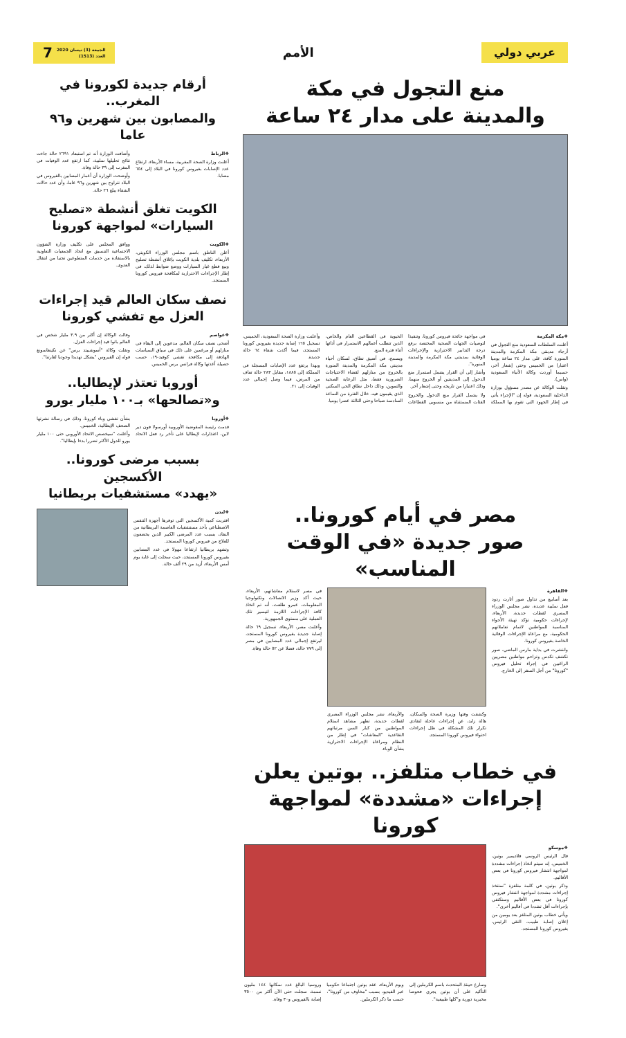عربي دولي
الأمم
الجمعة (3) نيسان 2020
العدد (1513) 7
منع التجول في مكة
والمدينة على مدار ٢٤ ساعة
❖مكة المكرمة
أعلنت السلطات السعودية منع التجول في أرجاء مدينتي مكة المكرمة والمدينة المنورة كافة، على مدار ٢٤ ساعة يوميا اعتبارا من الخميس وحتى إشعار آخر، حسبما أوردت وكالة الأنباء السعودية (واس).
ونقلت الوكالة عن مصدر مسؤول بوزارة الداخلية السعودية، قوله إن "الإجراء يأتي في إطار الجهود التي تقوم بها المملكة في مواجهة جائحة فيروس كورونا، وتنفيذا لتوصيات الجهات الصحية المختصة برفع درجة التدابير الاحترازية والإجراءات الوقائية بمدينتي مكة المكرمة والمدينة المنورة".
وأشار إلى أن القرار يشمل استمرار منع الدخول إلى المدينتين أو الخروج منهما، وذلك اعتبارا من تاريخه وحتى إشعار آخر.
ولا يشمل القرار منع الدخول والخروج الفئات المستثناة من منسوبي القطاعات الحيوية في القطاعين العام والخاص، الذين تتطلب أعمالهم الاستمرار في أدائها أثناء فترة المنع.
ويسمح، في أضيق نطاق، لسكان أحياء مدينتي مكة المكرمة والمدينة المنورة بالخروج من منازلهم لقضاء الاحتياجات الضرورية فقط، مثل الرعاية الصحية والتموين، وذلك داخل نطاق الحي السكني الذي يقيمون فيه، خلال الفترة من الساعة السادسة صباحا وحتى الثالثة عصرا يوميا.
وأعلنت وزارة الصحة السعودية، الخميس، تسجيل ١٦٥ إصابة جديدة بفيروس كورونا المستجد، فيما أكدت شفاء ٦٤ حالة جديدة.
وبهذا يرتفع عدد الإصابات المسجلة في المملكة إلى ١٨٨٥، مقابل ٢٨٣ حالة تعاف من المرض، فيما وصل إجمالي عدد الوفيات إلى ٢١.
مصر في أيام كورونا..
صور جديدة «في الوقت المناسب»
❖القاهرة
بعد أسابيع من تداول صور أثارت ردود فعل سلبية عديدة، نشر مجلس الوزراء المصري لقطات جديدة، الأربعاء، لإجراءات حكومية تؤكد تهيئة الأجواء المناسبة للمواطنين لاتمام تعاملاتهم الحكومية، مع مراعاة الإجراءات الوقائية الخاصة بفيروس كورونا.
وانتشرت في بداية مارس الماضي، صور تكشف تكدس وتزاحم مواطنين مصريين الراغبين في إجراء تحليل فيروس "كورونا" من أجل السفر إلى الخارج.
وكشفت وقتها وزيرة الصحة والسكان، هالة زايد، عن إجراءات عاجلة لتفادي تكرار تلك المشكلة في ظل إجراءات احتواء فيروس كورونا المستجد.
والأربعاء، نشر مجلس الوزراء المصري لقطات جديدة، تظهر مشاهد استلام المواطنين من كبار السن مرتباتهم التقاعدية "المعاشات" في إطار من النظام ومراعاة الإجراءات الاحترازية بشأن الوباء.
في مصر لاستلام معاشاتهم، الأربعاء، حيث أكد وزير الاتصالات وتكنولوجيا المعلومات، عمرو طلعت، أنه تم اتخاذ كافة الإجراءات اللازمة لتيسير تلك العملية على مستوى الجمهورية.
وأعلنت مصر، الأربعاء، تسجيل ٦٩ حالة إصابة جديدة بفيروس كورونا المستجد، ليرتفع إجمالي عدد المصابين في مصر إلى ٧٧٩ حالة، فضلا عن ٥٢ حالة وفاة.
في خطاب متلفز.. بوتين يعلن
إجراءات «مشددة» لمواجهة كورونا
❖موسكو
قال الرئيس الروسي فلاديمير بوتين، الخميس، إنه سيتم اتخاذ إجراءات مشددة لمواجهة انتشار فيروس كورونا في بعض الأقاليم.
وذكر بوتين، في كلمة متلفزة "ستتخذ إجراءات مشددة لمواجهة انتشار فيروس كورونا في بعض الأقاليم وستكتفي بإجراءات أقل تشددا في أقاليم أخرى".
ويأتي خطاب بوتين المتلفز بعد يومين من إعلان إصابة طبيب، التقى الرئيس، بفيروس كورونا المستجد.
وسارع حينئذ المتحدث باسم الكرملين إلى التأكيد على أن بوتين يجري فحوصا مخبرية دورية و"كلها طبيعية".
ويوم الأربعاء، عقد بوتين اجتماعا حكوميا عبر الفيديو، بسبب "مخاوف من كورونا"، حسب ما ذكر الكرملين.
وروسيا البالغ عدد سكانها ١٤٤ مليون نسمة، سجلت حتى الآن أكثر من ٣٥٠٠ إصابة بالفيروس و٣٠ وفاة.
أرقام جديدة لكورونا في المغرب..
والمصابون بين شهرين و٩٦ عاما
❖الرباط
أعلنت وزارة الصحة المغربية، مساء الأربعاء، ارتفاع عدد الإصابات بفيروس كورونا في البلاد إلى ٦٥٤ مصابا.
وأضافت الوزارة أنه تم استبعاد ٢٦٩١ حالة جاءت نتائج تحليلها سلبية، كما ارتفع عدد الوفيات في المغرب إلى ٣٩ حالة وفاة.
وأوضحت الوزارة أن أعمار المصابين بالفيروس في البلاد تتراوح بين شهرين و٩٦ عاما، وأن عدد حالات الشفاء يبلغ ٢٦ حالة.
الكويت تغلق أنشطة «تصليح
السيارات» لمواجهة كورونا
❖الكويت
أعلن الناطق باسم مجلس الوزراء الكويتي، الأربعاء، تكليف بلدية الكويت بإغلاق أنشطة تصليح وبيع قطع غيار السيارات ووضع ضوابط لذلك، في إطار الإجراءات الاحترازية لمكافحة فيروس كورونا المستجد.
ووافق المجلس على تكليف وزارة الشؤون الاجتماعية التنسيق مع اتحاد الجمعيات التعاونية بالاستفادة من خدمات المتطوعين تجنبا من انتقال العدوى.
نصف سكان العالم قيد إجراءات
العزل مع تفشي كورونا
❖عواصم
أضحى نصف سكان العالم، مدعوين إلى البقاء في منازلهم أو مرغمين على ذلك في سياق السياسات الهادفة إلى مكافحة تفشي كوفيد-١٩، حسب حصيلة أعدتها وكالة فرانس برس الخميس.
وقالت الوكالة إن أكثر من ٣.٩ مليار شخص في العالم باتوا قيد إجراءات العزل.
ونقلت وكالة "أسوشييتد برس" عن نكينغاسونغ قوله إن الفيروس "يشكل تهديدا وجوديا لقارتنا".
أوروبا تعتذر لإيطاليا..
و«تصالحها» بـ١٠٠ مليار يورو
❖أوروبا
قدمت رئيسة المفوضية الأوروبية أورسولا فون دير لاين، اعتذارات لإيطاليا على تأخر رد فعل الاتحاد بشأن تفشي وباء كورونا، وذلك في رسالة نشرتها الصحف الإيطالية، الخميس.
وأعلنت "سيخصص الاتحاد الأوروبي حتى ١٠٠ مليار يورو للدول الأكثر تضررا بدءا بإيطاليا".
بسبب مرضى كورونا.. الأكسجين
«يهدد» مستشفيات بريطانيا
❖لندن
اقتربت كمية الأكسجين التي توفرها أجهزة التنفس الاصطناعي بأحد مستشفيات العاصمة البريطانية من النفاد، بسبب عدد المرضى الكبير الذين يخضعون للعلاج من فيروس كورونا المستجد.
وتشهد بريطانيا ارتفاعا مهولا في عدد المصابين بفيروس كورونا المستجد، حيث سجلت إلى غاية يوم أمس الأربعاء، أزيد من ٢٩ ألف حالة.